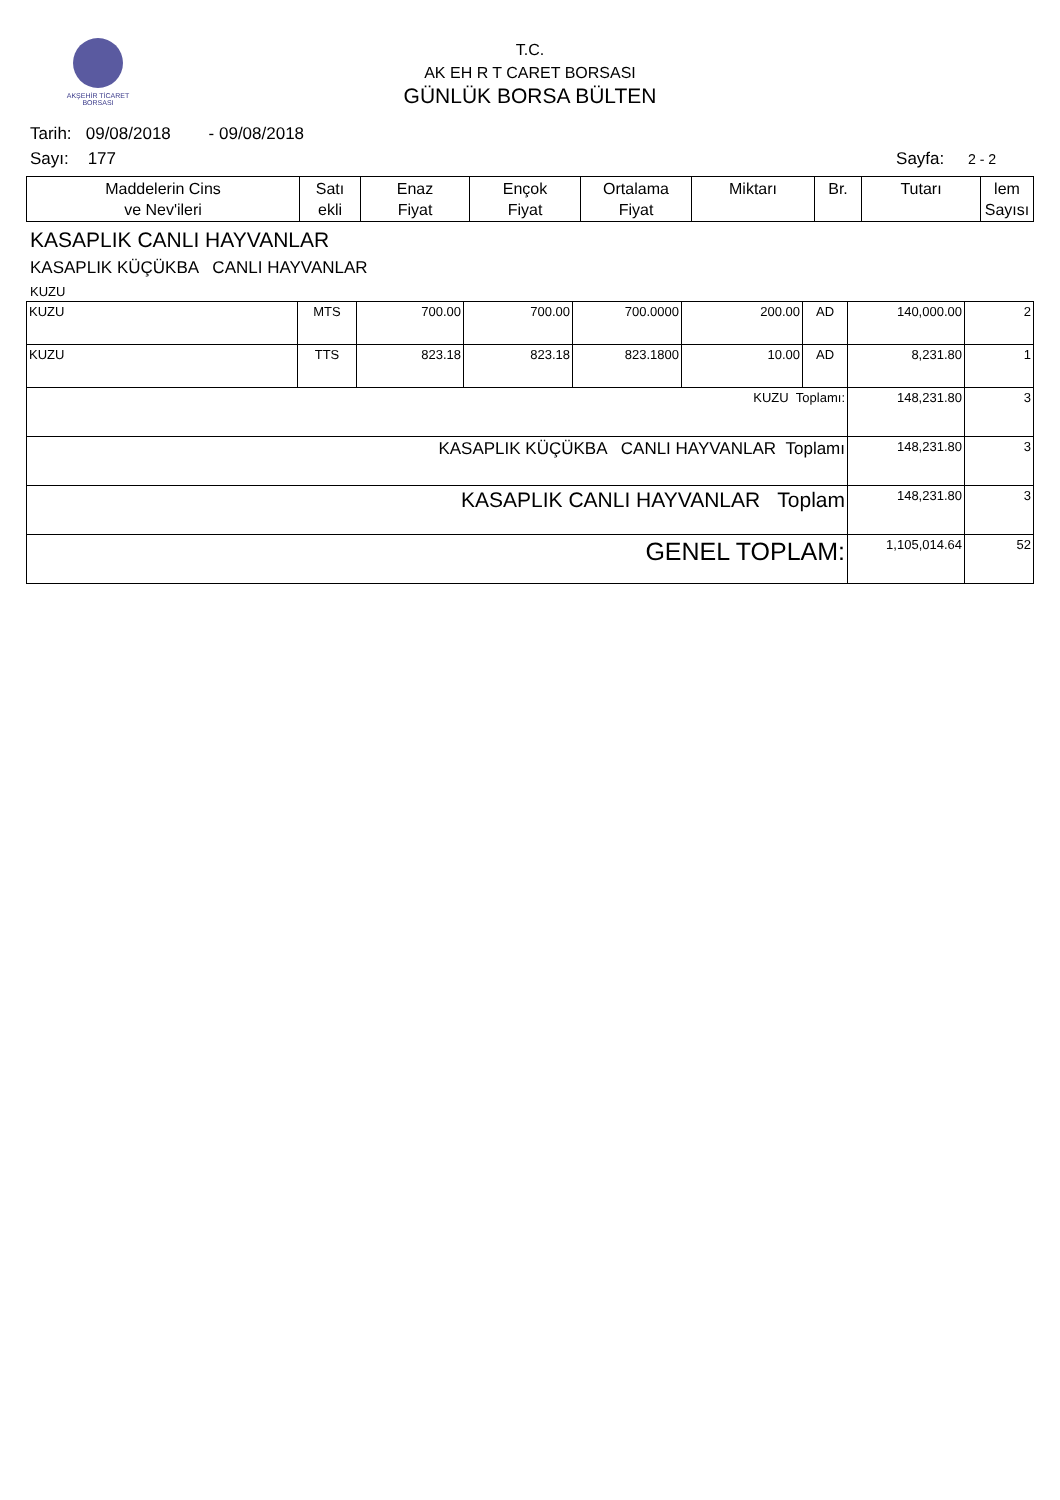AKŞEHİR TİCARET BORSASI
T.C.
AK EH R T CARET BORSASI
GÜNLÜK BORSA BÜLTEN
Tarih: 09/08/2018 - 09/08/2018
Sayı: 177 Sayfa: 2 - 2
| Maddelerin Cins ve Nev'ileri | Satı ekli | Enaz Fiyat | Ençok Fiyat | Ortalama Fiyat | Miktarı | Br. | Tutarı | lem Sayısı |
| --- | --- | --- | --- | --- | --- | --- | --- | --- |
KASAPLIK CANLI HAYVANLAR
KASAPLIK KÜÇÜKBA CANLI HAYVANLAR
KUZU
| KUZU | MTS | 700.00 | 700.00 | 700.0000 | 200.00 | AD | 140,000.00 | 2 |
| KUZU | TTS | 823.18 | 823.18 | 823.1800 | 10.00 | AD | 8,231.80 | 1 |
| KUZU Toplamı: | | | | | | | 148,231.80 | 3 |
| KASAPLIK KÜÇÜKBA CANLI HAYVANLAR Toplamı | | | | | | | 148,231.80 | 3 |
| KASAPLIK CANLI HAYVANLAR Toplam | | | | | | | 148,231.80 | 3 |
| GENEL TOPLAM: | | | | | | | 1,105,014.64 | 52 |